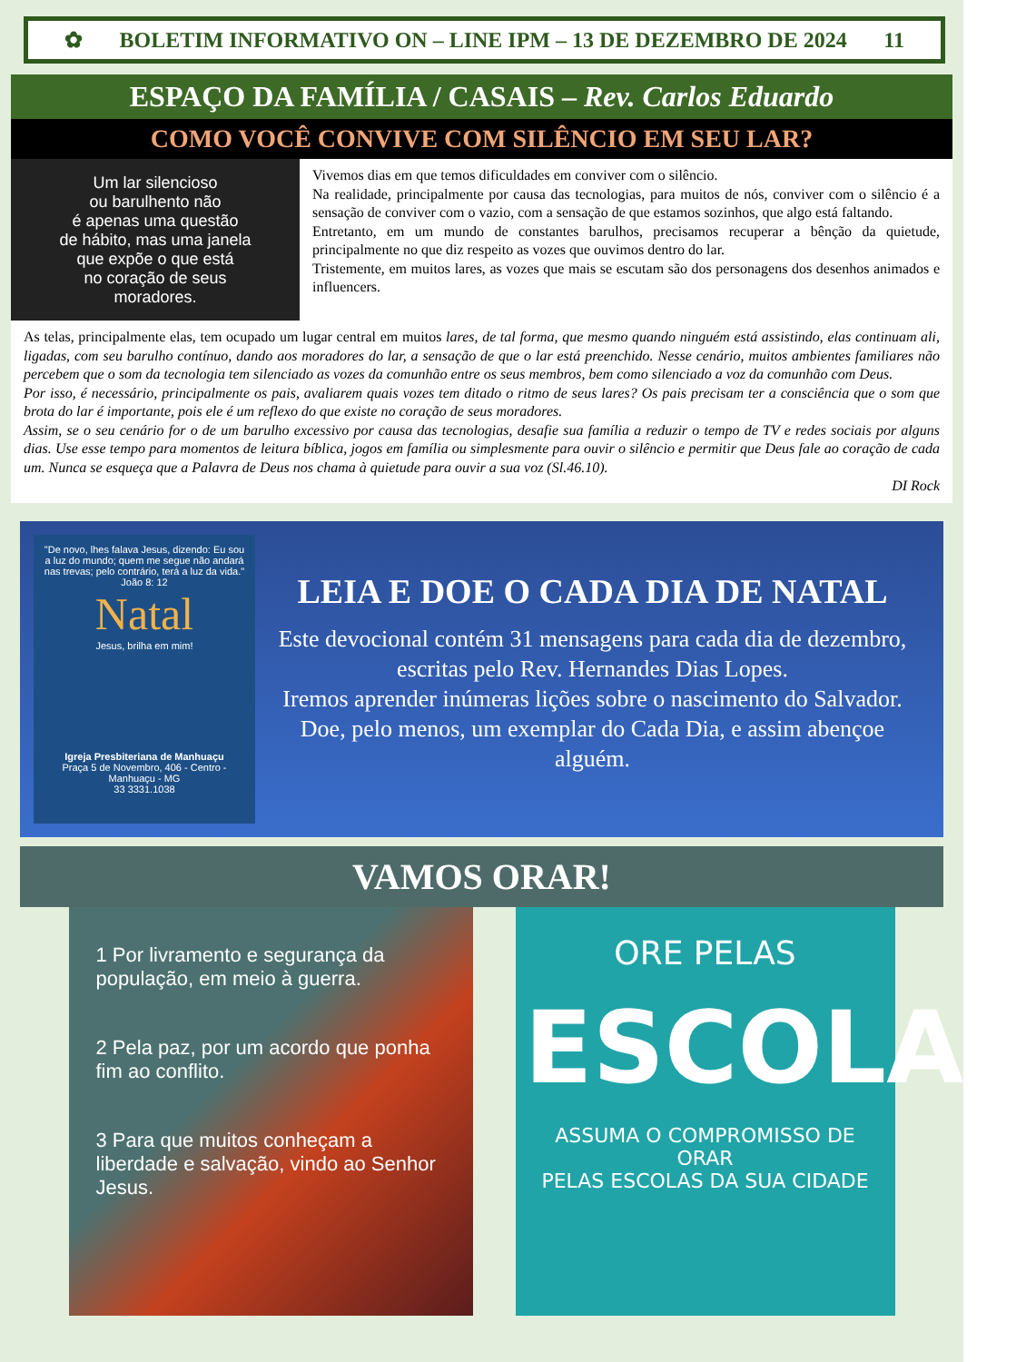✿ BOLETIM INFORMATIVO ON – LINE IPM – 13 DE DEZEMBRO DE 2024 11
ESPAÇO DA FAMÍLIA / CASAIS – Rev. Carlos Eduardo
COMO VOCÊ CONVIVE COM SILÊNCIO EM SEU LAR?
Um lar silencioso
ou barulhento não
é apenas uma questão
de hábito, mas uma janela
que expõe o que está
no coração de seus
moradores.
Vivemos dias em que temos dificuldades em conviver com o silêncio.
Na realidade, principalmente por causa das tecnologias, para muitos de nós, conviver com o silêncio é a sensação de conviver com o vazio, com a sensação de que estamos sozinhos, que algo está faltando.
Entretanto, em um mundo de constantes barulhos, precisamos recuperar a bênção da quietude, principalmente no que diz respeito as vozes que ouvimos dentro do lar.
Tristemente, em muitos lares, as vozes que mais se escutam são dos personagens dos desenhos animados e influencers.
As telas, principalmente elas, tem ocupado um lugar central em muitos lares, de tal forma, que mesmo quando ninguém está assistindo, elas continuam ali, ligadas, com seu barulho contínuo, dando aos moradores do lar, a sensação de que o lar está preenchido. Nesse cenário, muitos ambientes familiares não percebem que o som da tecnologia tem silenciado as vozes da comunhão entre os seus membros, bem como silenciado a voz da comunhão com Deus.
Por isso, é necessário, principalmente os pais, avaliarem quais vozes tem ditado o ritmo de seus lares? Os pais precisam ter a consciência que o som que brota do lar é importante, pois ele é um reflexo do que existe no coração de seus moradores.
Assim, se o seu cenário for o de um barulho excessivo por causa das tecnologias, desafie sua família a reduzir o tempo de TV e redes sociais por alguns dias. Use esse tempo para momentos de leitura bíblica, jogos em família ou simplesmente para ouvir o silêncio e permitir que Deus fale ao coração de cada um. Nunca se esqueça que a Palavra de Deus nos chama à quietude para ouvir a sua voz (Sl.46.10).
DI Rock
"De novo, lhes falava Jesus, dizendo: Eu sou a luz do mundo; quem me segue não andará nas trevas; pelo contrário, terá a luz da vida." João 8: 12
Natal
Jesus, brilha em mim!
Igreja Presbiteriana de Manhuaçu
Praça 5 de Novembro, 406 - Centro - Manhuaçu - MG
33 3331.1038
LEIA E DOE O CADA DIA DE NATAL
Este devocional contém 31 mensagens para cada dia de dezembro, escritas pelo Rev. Hernandes Dias Lopes.
Iremos aprender inúmeras lições sobre o nascimento do Salvador.
Doe, pelo menos, um exemplar do Cada Dia, e assim abençoe alguém.
VAMOS ORAR!
1 Por livramento e segurança da população, em meio à guerra.
2 Pela paz, por um acordo que ponha fim ao conflito.
3 Para que muitos conheçam a liberdade e salvação, vindo ao Senhor Jesus.
ORE PELAS
ESCOLAS
ASSUMA O COMPROMISSO DE ORAR
PELAS ESCOLAS DA SUA CIDADE